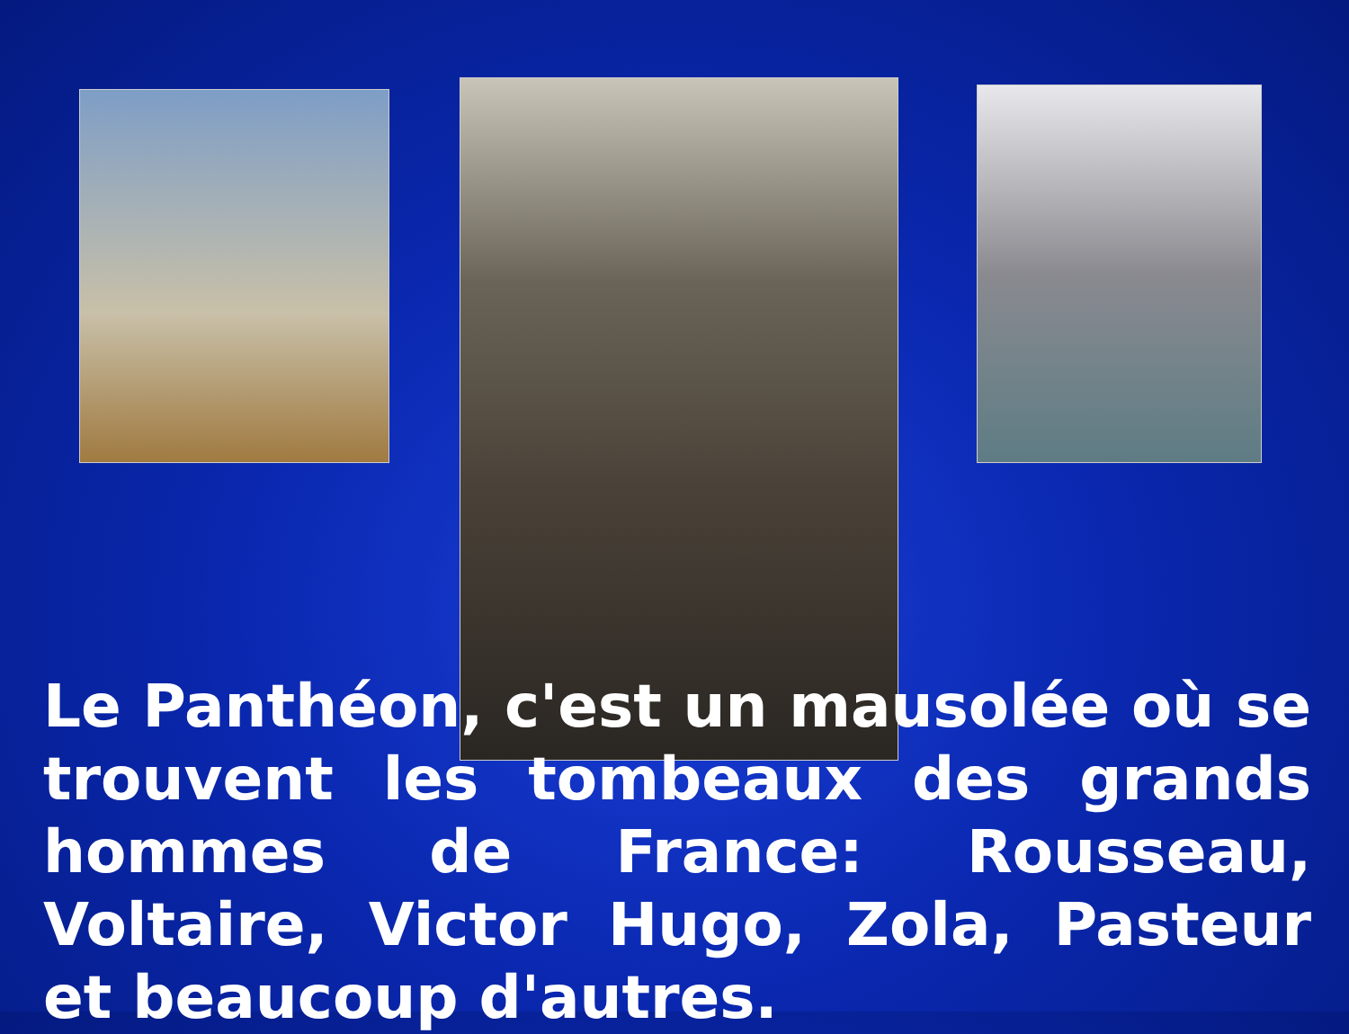Le Panthéon, c'est un mausolée où se trouvent les tombeaux des grands hommes de France: Rousseau, Voltaire, Victor Hugo, Zola, Pasteur et beaucoup d'autres.